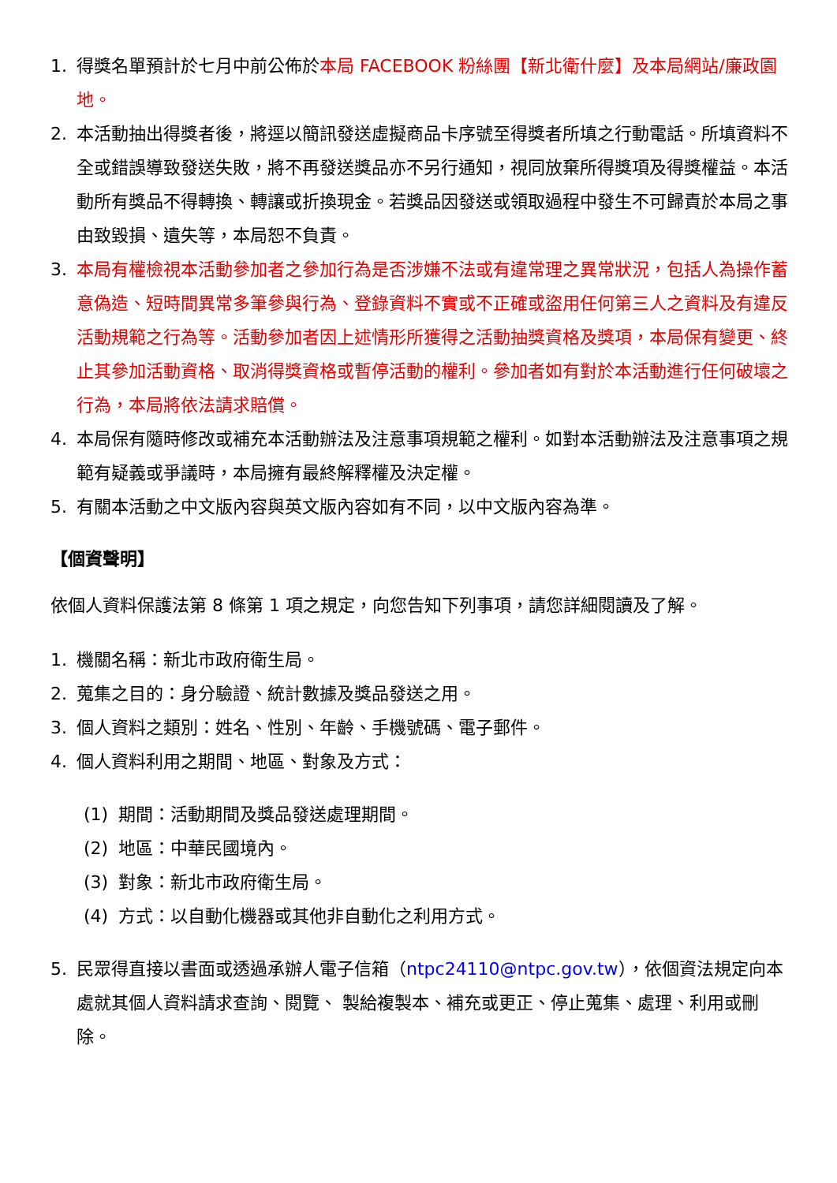1. 得獎名單預計於七月中前公佈於本局 FACEBOOK 粉絲團【新北衛什麼】及本局網站/廉政園地。
2. 本活動抽出得獎者後，將逕以簡訊發送虛擬商品卡序號至得獎者所填之行動電話。所填資料不全或錯誤導致發送失敗，將不再發送獎品亦不另行通知，視同放棄所得獎項及得獎權益。本活動所有獎品不得轉換、轉讓或折換現金。若獎品因發送或領取過程中發生不可歸責於本局之事由致毀損、遺失等，本局恕不負責。
3. 本局有權檢視本活動參加者之參加行為是否涉嫌不法或有違常理之異常狀況，包括人為操作蓄意偽造、短時間異常多筆參與行為、登錄資料不實或不正確或盜用任何第三人之資料及有違反活動規範之行為等。活動參加者因上述情形所獲得之活動抽獎資格及獎項，本局保有變更、終止其參加活動資格、取消得獎資格或暫停活動的權利。參加者如有對於本活動進行任何破壞之行為，本局將依法請求賠償。
4. 本局保有隨時修改或補充本活動辦法及注意事項規範之權利。如對本活動辦法及注意事項之規範有疑義或爭議時，本局擁有最終解釋權及決定權。
5. 有關本活動之中文版內容與英文版內容如有不同，以中文版內容為準。
【個資聲明】
依個人資料保護法第 8 條第 1 項之規定，向您告知下列事項，請您詳細閱讀及了解。
1. 機關名稱：新北市政府衛生局。
2. 蒐集之目的：身分驗證、統計數據及獎品發送之用。
3. 個人資料之類別：姓名、性別、年齡、手機號碼、電子郵件。
4. 個人資料利用之期間、地區、對象及方式：
(1) 期間：活動期間及獎品發送處理期間。
(2) 地區：中華民國境內。
(3) 對象：新北市政府衛生局。
(4) 方式：以自動化機器或其他非自動化之利用方式。
5. 民眾得直接以書面或透過承辦人電子信箱（ntpc24110@ntpc.gov.tw），依個資法規定向本處就其個人資料請求查詢、閱覽、 製給複製本、補充或更正、停止蒐集、處理、利用或刪除。